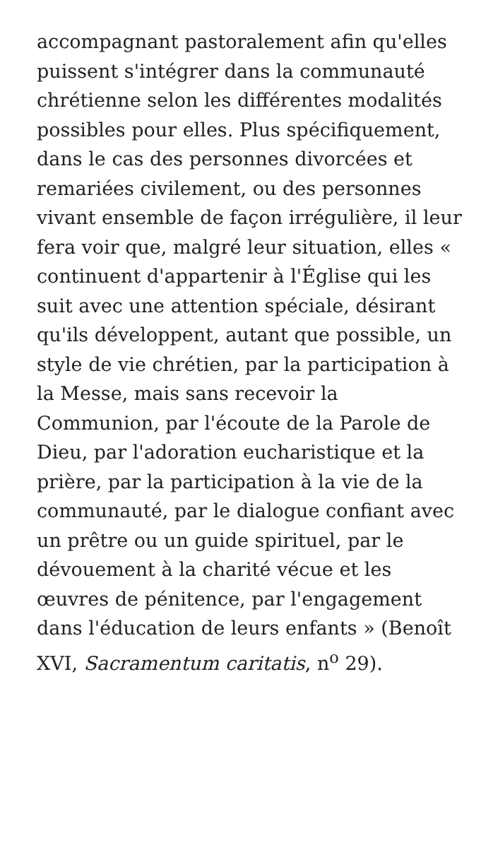accompagnant pastoralement afin qu'elles puissent s'intégrer dans la communauté chrétienne selon les différentes modalités possibles pour elles. Plus spécifiquement, dans le cas des personnes divorcées et remariées civilement, ou des personnes vivant ensemble de façon irrégulière, il leur fera voir que, malgré leur situation, elles « continuent d'appartenir à l'Église qui les suit avec une attention spéciale, désirant qu'ils développent, autant que possible, un style de vie chrétien, par la participation à la Messe, mais sans recevoir la Communion, par l'écoute de la Parole de Dieu, par l'adoration eucharistique et la prière, par la participation à la vie de la communauté, par le dialogue confiant avec un prêtre ou un guide spirituel, par le dévouement à la charité vécue et les œuvres de pénitence, par l'engagement dans l'éducation de leurs enfants » (Benoît XVI, Sacramentum caritatis, n<sup>o</sup> 29).